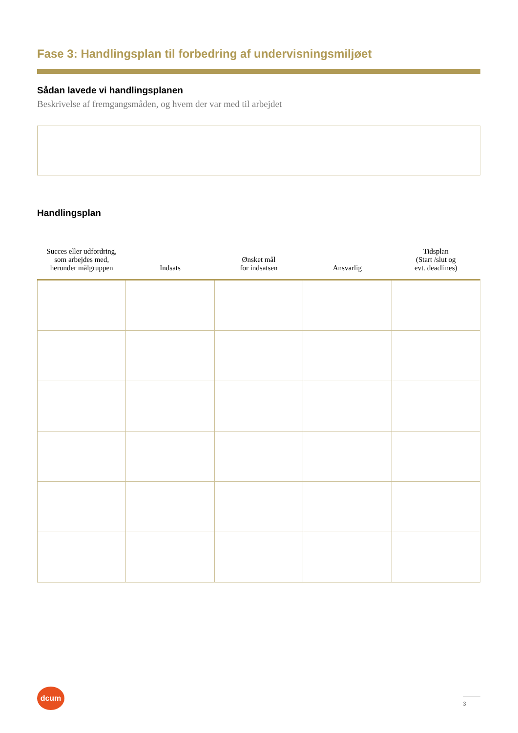Fase 3: Handlingsplan til forbedring af undervisningsmiljøet
Sådan lavede vi handlingsplanen
Beskrivelse af fremgangsmåden, og hvem der var med til arbejdet
Handlingsplan
| Succes eller udfordring, som arbejdes med, herunder målgruppen | Indsats | Ønsket mål for indsatsen | Ansvarlig | Tidsplan (Start /slut og evt. deadlines) |
| --- | --- | --- | --- | --- |
dcum
3